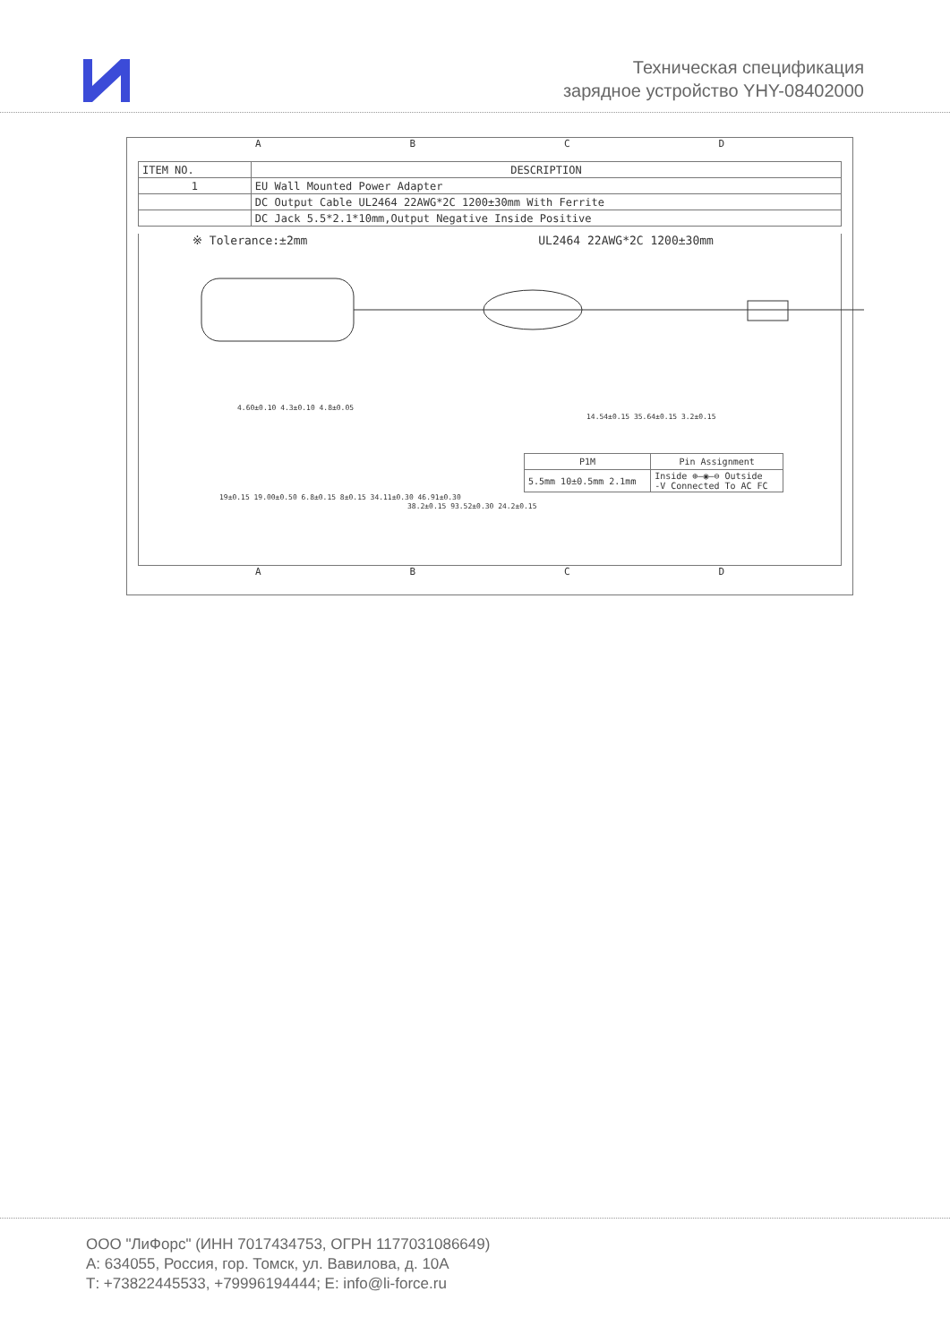Техническая спецификация
зарядное устройство YHY-08402000
A B C D
| ITEM NO. | DESCRIPTION |
| --- | --- |
| 1 | EU Wall Mounted Power Adapter |
| | DC Output Cable UL2464 22AWG*2C 1200±30mm With Ferrite |
| | DC Jack 5.5*2.1*10mm,Output Negative Inside Positive |
※ Tolerance:±2mm UL2464 22AWG*2C 1200±30mm
4.60±0.10 4.3±0.10 4.8±0.05
19±0.15 19.00±0.50 6.8±0.15 8±0.15 34.11±0.30 46.91±0.30
38.2±0.15 93.52±0.30 24.2±0.15
14.54±0.15 35.64±0.15 3.2±0.15
| P1M | Pin Assignment |
| --- | --- |
| 5.5mm 10±0.5mm 2.1mm | Inside ⊕—◉—⊖ Outside -V Connected To AC FC |
A B C D
ООО "ЛиФорс" (ИНН 7017434753, ОГРН 1177031086649)
А: 634055, Россия, гор. Томск, ул. Вавилова, д. 10А
Т: +73822445533, +79996194444; Е: info@li-force.ru